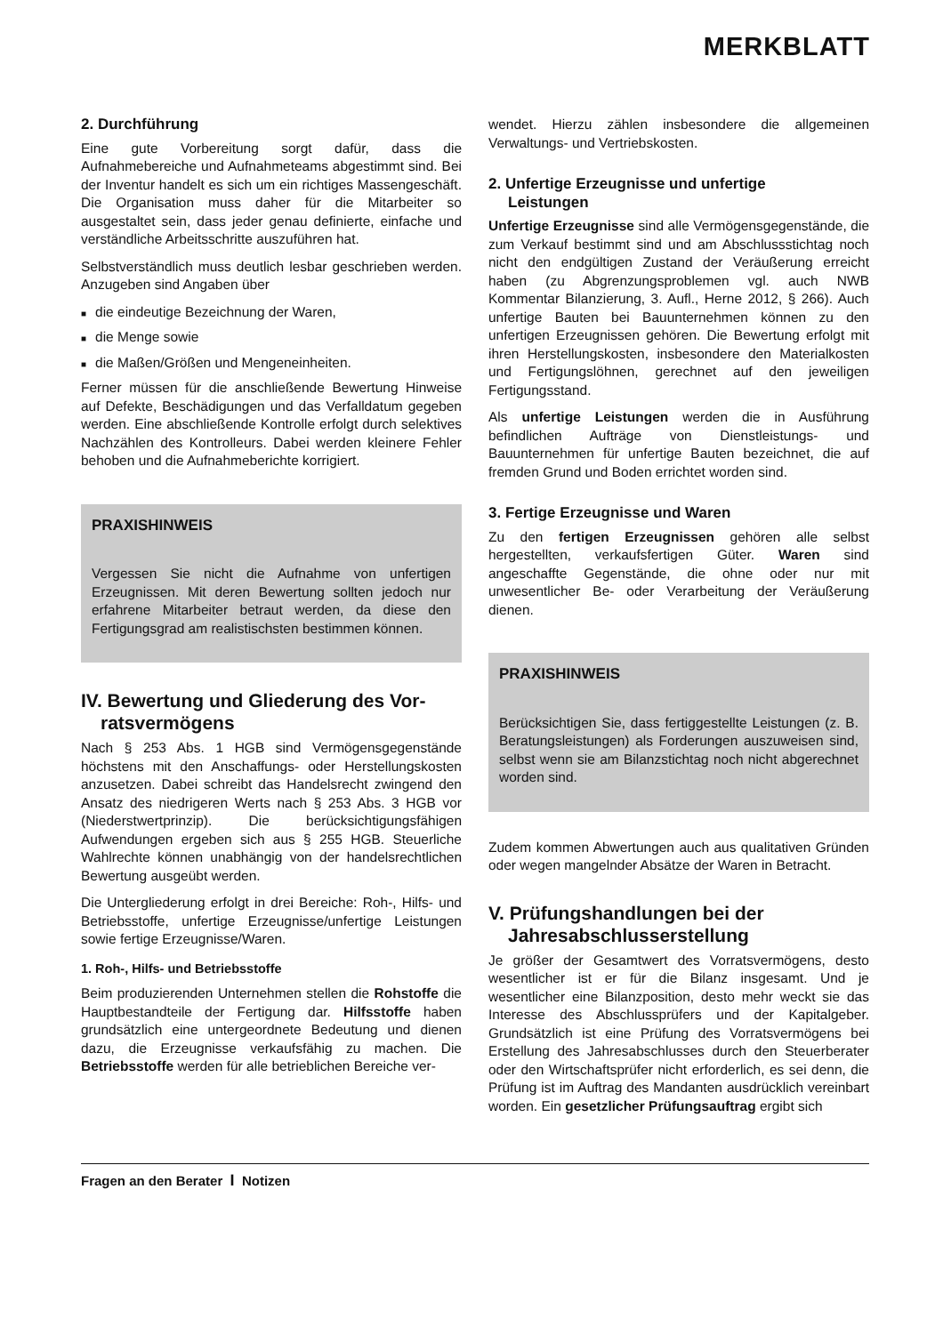MERKBLATT
2. Durchführung
Eine gute Vorbereitung sorgt dafür, dass die Aufnahmebereiche und Aufnahmeteams abgestimmt sind. Bei der Inventur handelt es sich um ein richtiges Massengeschäft. Die Organisation muss daher für die Mitarbeiter so ausgestaltet sein, dass jeder genau definierte, einfache und verständliche Arbeitsschritte auszuführen hat.
Selbstverständlich muss deutlich lesbar geschrieben werden. Anzugeben sind Angaben über
die eindeutige Bezeichnung der Waren,
die Menge sowie
die Maßen/Größen und Mengeneinheiten.
Ferner müssen für die anschließende Bewertung Hinweise auf Defekte, Beschädigungen und das Verfalldatum gegeben werden. Eine abschließende Kontrolle erfolgt durch selektives Nachzählen des Kontrolleurs. Dabei werden kleinere Fehler behoben und die Aufnahmeberichte korrigiert.
PRAXISHINWEIS
Vergessen Sie nicht die Aufnahme von unfertigen Erzeugnissen. Mit deren Bewertung sollten jedoch nur erfahrene Mitarbeiter betraut werden, da diese den Fertigungsgrad am realistischsten bestimmen können.
IV. Bewertung und Gliederung des Vor-
ratsvermögens
Nach § 253 Abs. 1 HGB sind Vermögensgegenstände höchstens mit den Anschaffungs- oder Herstellungskosten anzusetzen. Dabei schreibt das Handelsrecht zwingend den Ansatz des niedrigeren Werts nach § 253 Abs. 3 HGB vor (Niederstwertprinzip). Die berücksichtigungsfähigen Aufwendungen ergeben sich aus § 255 HGB. Steuerliche Wahlrechte können unabhängig von der handelsrechtlichen Bewertung ausgeübt werden.
Die Untergliederung erfolgt in drei Bereiche: Roh-, Hilfs- und Betriebsstoffe, unfertige Erzeugnisse/unfertige Leistungen sowie fertige Erzeugnisse/Waren.
1. Roh-, Hilfs- und Betriebsstoffe
Beim produzierenden Unternehmen stellen die Rohstoffe die Hauptbestandteile der Fertigung dar. Hilfsstoffe haben grundsätzlich eine untergeordnete Bedeutung und dienen dazu, die Erzeugnisse verkaufsfähig zu machen. Die Betriebsstoffe werden für alle betrieblichen Bereiche ver-
wendet. Hierzu zählen insbesondere die allgemeinen Verwaltungs- und Vertriebskosten.
2. Unfertige Erzeugnisse und unfertige
Leistungen
Unfertige Erzeugnisse sind alle Vermögensgegenstände, die zum Verkauf bestimmt sind und am Abschlussstichtag noch nicht den endgültigen Zustand der Veräußerung erreicht haben (zu Abgrenzungsproblemen vgl. auch NWB Kommentar Bilanzierung, 3. Aufl., Herne 2012, § 266). Auch unfertige Bauten bei Bauunternehmen können zu den unfertigen Erzeugnissen gehören. Die Bewertung erfolgt mit ihren Herstellungskosten, insbesondere den Materialkosten und Fertigungslöhnen, gerechnet auf den jeweiligen Fertigungsstand.
Als unfertige Leistungen werden die in Ausführung befindlichen Aufträge von Dienstleistungs- und Bauunternehmen für unfertige Bauten bezeichnet, die auf fremden Grund und Boden errichtet worden sind.
3. Fertige Erzeugnisse und Waren
Zu den fertigen Erzeugnissen gehören alle selbst hergestellten, verkaufsfertigen Güter. Waren sind angeschaffte Gegenstände, die ohne oder nur mit unwesentlicher Be- oder Verarbeitung der Veräußerung dienen.
PRAXISHINWEIS
Berücksichtigen Sie, dass fertiggestellte Leistungen (z. B. Beratungsleistungen) als Forderungen auszuweisen sind, selbst wenn sie am Bilanzstichtag noch nicht abgerechnet worden sind.
Zudem kommen Abwertungen auch aus qualitativen Gründen oder wegen mangelnder Absätze der Waren in Betracht.
V. Prüfungshandlungen bei der
Jahresabschlusserstellung
Je größer der Gesamtwert des Vorratsvermögens, desto wesentlicher ist er für die Bilanz insgesamt. Und je wesentlicher eine Bilanzposition, desto mehr weckt sie das Interesse des Abschlussprüfers und der Kapitalgeber. Grundsätzlich ist eine Prüfung des Vorratsvermögens bei Erstellung des Jahresabschlusses durch den Steuerberater oder den Wirtschaftsprüfer nicht erforderlich, es sei denn, die Prüfung ist im Auftrag des Mandanten ausdrücklich vereinbart worden. Ein gesetzlicher Prüfungsauftrag ergibt sich
Fragen an den Berater I Notizen